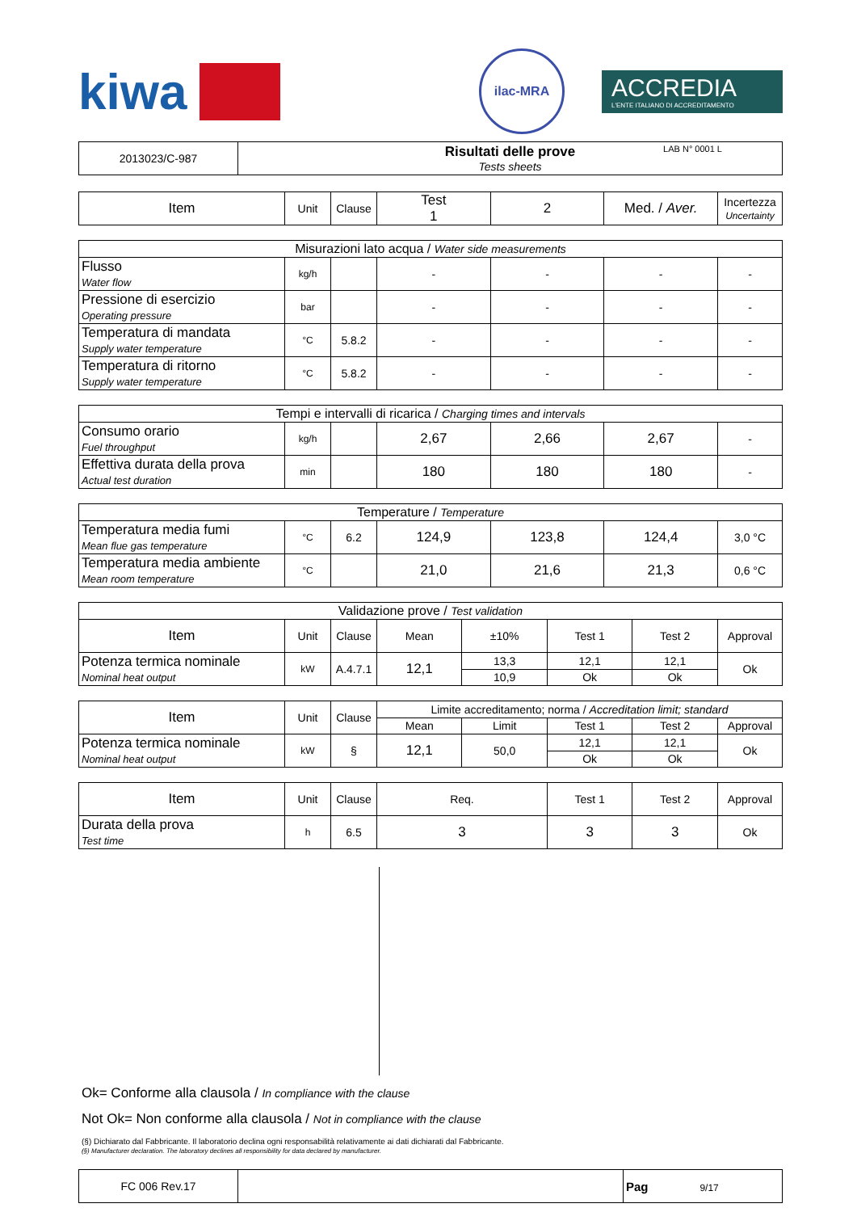kiwa
ilac-MRA
ACCREDIA
L'ENTE ITALIANO DI ACCREDITAMENTO
LAB N° 0001 L
| 2013023/C-987 | Risultati delle prove Tests sheets |
| Item | Unit | Clause | Test 1 | 2 | Med. / Aver. | Incertezza Uncertainty |
| Misurazioni lato acqua / Water side measurements | | | | | | |
| Flusso Water flow | kg/h | | - | - | - | - |
| Pressione di esercizio Operating pressure | bar | | - | - | - | - |
| Temperatura di mandata Supply water temperature | °C | 5.8.2 | - | - | - | - |
| Temperatura di ritorno Supply water temperature | °C | 5.8.2 | - | - | - | - |
| Tempi e intervalli di ricarica / Charging times and intervals | | | | | | |
| Consumo orario Fuel throughput | kg/h | | 2,67 | 2,66 | 2,67 | - |
| Effettiva durata della prova Actual test duration | min | | 180 | 180 | 180 | - |
| Temperature / Temperature | | | | | | |
| Temperatura media fumi Mean flue gas temperature | °C | 6.2 | 124,9 | 123,8 | 124,4 | 3,0 °C |
| Temperatura media ambiente Mean room temperature | °C | | 21,0 | 21,6 | 21,3 | 0,6 °C |
| Validazione prove / Test validation | | | | | | | |
| Item | Unit | Clause | Mean | ±10% | Test 1 | Test 2 | Approval |
| Potenza termica nominale Nominal heat output | kW | A.4.7.1 | 12,1 | 13,3 | 12,1 | 12,1 | Ok |
| | | | | 10,9 | Ok | Ok | |
| Item | Unit | Clause | Limite accreditamento; norma / Accreditation limit; standard | | | | |
| | | | Mean | Limit | Test 1 | Test 2 | Approval |
| Potenza termica nominale Nominal heat output | kW | § | 12,1 | 50,0 | 12,1 | 12,1 | Ok |
| | | | | | Ok | Ok | |
| Item | Unit | Clause | Req. | | Test 1 | Test 2 | Approval |
| Durata della prova Test time | h | 6.5 | 3 | | 3 | 3 | Ok |
Ok= Conforme alla clausola / In compliance with the clause
Not Ok= Non conforme alla clausola / Not in compliance with the clause
(§) Dichiarato dal Fabbricante. Il laboratorio declina ogni responsabilità relativamente ai dati dichiarati dal Fabbricante.
(§) Manufacturer declaration. The laboratory declines all responsibility for data declared by manufacturer.
| FC 006 Rev.17 | | Pag 9/17 |